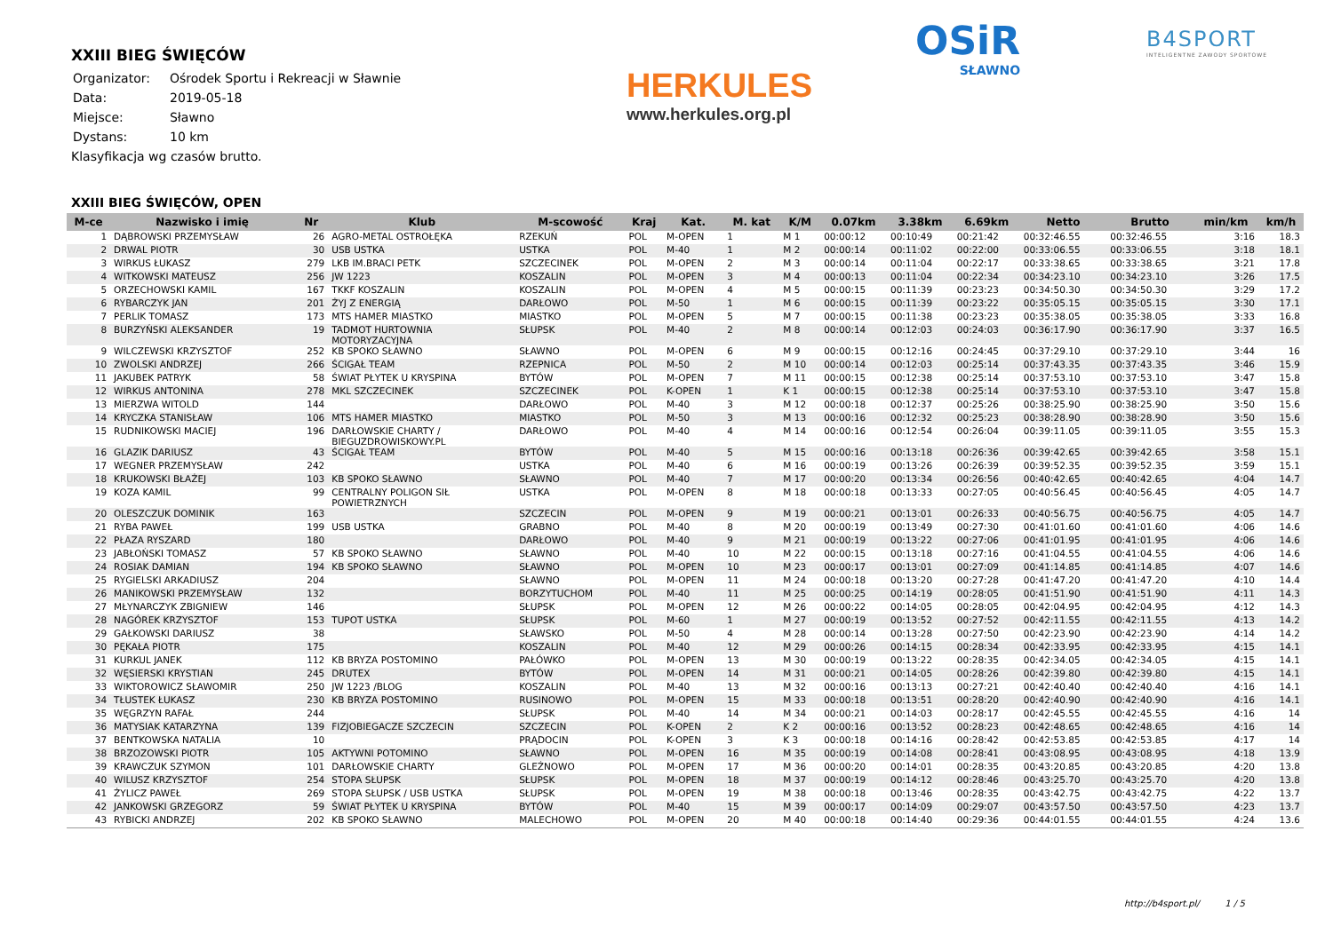XXIII BIEG ŚWIĘCÓW
| Organizator: | Ośrodek Sportu i Rekreacji w Sławnie |
| Data: | 2019-05-18 |
| Miejsce: | Sławno |
| Dystans: | 10 km |
Klasyfikacja wg czasów brutto.
HERKULES
www.herkules.org.pl
OSiR
SŁAWNO
B4SPORT
INTELIGENTNE ZAWODY SPORTOWE
XXIII BIEG ŚWIĘCÓW, OPEN
| M-ce | Nazwisko i imię | Nr | Klub | M-scowość | Kraj | Kat. | M. kat | K/M | 0.07km | 3.38km | 6.69km | Netto | Brutto | min/km | km/h |
| --- | --- | --- | --- | --- | --- | --- | --- | --- | --- | --- | --- | --- | --- | --- | --- |
| 1 | DĄBROWSKI PRZEMYSŁAW | 26 | AGRO-METAL OSTROŁĘKA | RZEKUŃ | POL | M-OPEN | 1 | M 1 | 00:00:12 | 00:10:49 | 00:21:42 | 00:32:46.55 | 00:32:46.55 | 3:16 | 18.3 |
| 2 | DRWAL PIOTR | 30 | USB USTKA | USTKA | POL | M-40 | 1 | M 2 | 00:00:14 | 00:11:02 | 00:22:00 | 00:33:06.55 | 00:33:06.55 | 3:18 | 18.1 |
| 3 | WIRKUS ŁUKASZ | 279 | LKB IM.BRACI PETK | SZCZECINEK | POL | M-OPEN | 2 | M 3 | 00:00:14 | 00:11:04 | 00:22:17 | 00:33:38.65 | 00:33:38.65 | 3:21 | 17.8 |
| 4 | WITKOWSKI MATEUSZ | 256 | JW 1223 | KOSZALIN | POL | M-OPEN | 3 | M 4 | 00:00:13 | 00:11:04 | 00:22:34 | 00:34:23.10 | 00:34:23.10 | 3:26 | 17.5 |
| 5 | ORZECHOWSKI KAMIL | 167 | TKKF KOSZALIN | KOSZALIN | POL | M-OPEN | 4 | M 5 | 00:00:15 | 00:11:39 | 00:23:23 | 00:34:50.30 | 00:34:50.30 | 3:29 | 17.2 |
| 6 | RYBARCZYK JAN | 201 | ŻYJ Z ENERGIĄ | DARŁOWO | POL | M-50 | 1 | M 6 | 00:00:15 | 00:11:39 | 00:23:22 | 00:35:05.15 | 00:35:05.15 | 3:30 | 17.1 |
| 7 | PERLIK TOMASZ | 173 | MTS HAMER MIASTKO | MIASTKO | POL | M-OPEN | 5 | M 7 | 00:00:15 | 00:11:38 | 00:23:23 | 00:35:38.05 | 00:35:38.05 | 3:33 | 16.8 |
| 8 | BURZYŃSKI ALEKSANDER | 19 | TADMOT HURTOWNIA MOTORYZACYJNA | SŁUPSK | POL | M-40 | 2 | M 8 | 00:00:14 | 00:12:03 | 00:24:03 | 00:36:17.90 | 00:36:17.90 | 3:37 | 16.5 |
| 9 | WILCZEWSKI KRZYSZTOF | 252 | KB SPOKO SŁAWNO | SŁAWNO | POL | M-OPEN | 6 | M 9 | 00:00:15 | 00:12:16 | 00:24:45 | 00:37:29.10 | 00:37:29.10 | 3:44 | 16 |
| 10 | ZWOLSKI ANDRZEJ | 266 | ŚCIGAŁ TEAM | RZEPNICA | POL | M-50 | 2 | M 10 | 00:00:14 | 00:12:03 | 00:25:14 | 00:37:43.35 | 00:37:43.35 | 3:46 | 15.9 |
| 11 | JAKUBEK PATRYK | 58 | ŚWIAT PŁYTEK U KRYSPINA | BYTÓW | POL | M-OPEN | 7 | M 11 | 00:00:15 | 00:12:38 | 00:25:14 | 00:37:53.10 | 00:37:53.10 | 3:47 | 15.8 |
| 12 | WIRKUS ANTONINA | 278 | MKL SZCZECINEK | SZCZECINEK | POL | K-OPEN | 1 | K 1 | 00:00:15 | 00:12:38 | 00:25:14 | 00:37:53.10 | 00:37:53.10 | 3:47 | 15.8 |
| 13 | MIERZWA WITOLD | 144 | | DARŁOWO | POL | M-40 | 3 | M 12 | 00:00:18 | 00:12:37 | 00:25:26 | 00:38:25.90 | 00:38:25.90 | 3:50 | 15.6 |
| 14 | KRYCZKA STANISŁAW | 106 | MTS HAMER MIASTKO | MIASTKO | POL | M-50 | 3 | M 13 | 00:00:16 | 00:12:32 | 00:25:23 | 00:38:28.90 | 00:38:28.90 | 3:50 | 15.6 |
| 15 | RUDNIKOWSKI MACIEJ | 196 | DARŁOWSKIE CHARTY / BIEGUZDROWISKOWY.PL | DARŁOWO | POL | M-40 | 4 | M 14 | 00:00:16 | 00:12:54 | 00:26:04 | 00:39:11.05 | 00:39:11.05 | 3:55 | 15.3 |
| 16 | GLAZIK DARIUSZ | 43 | ŚCIGAŁ TEAM | BYTÓW | POL | M-40 | 5 | M 15 | 00:00:16 | 00:13:18 | 00:26:36 | 00:39:42.65 | 00:39:42.65 | 3:58 | 15.1 |
| 17 | WEGNER PRZEMYSŁAW | 242 | | USTKA | POL | M-40 | 6 | M 16 | 00:00:19 | 00:13:26 | 00:26:39 | 00:39:52.35 | 00:39:52.35 | 3:59 | 15.1 |
| 18 | KRUKOWSKI BŁAŻEJ | 103 | KB SPOKO SŁAWNO | SŁAWNO | POL | M-40 | 7 | M 17 | 00:00:20 | 00:13:34 | 00:26:56 | 00:40:42.65 | 00:40:42.65 | 4:04 | 14.7 |
| 19 | KOZA KAMIL | 99 | CENTRALNY POLIGON SIŁ POWIETRZNYCH | USTKA | POL | M-OPEN | 8 | M 18 | 00:00:18 | 00:13:33 | 00:27:05 | 00:40:56.45 | 00:40:56.45 | 4:05 | 14.7 |
| 20 | OLESZCZUK DOMINIK | 163 | | SZCZECIN | POL | M-OPEN | 9 | M 19 | 00:00:21 | 00:13:01 | 00:26:33 | 00:40:56.75 | 00:40:56.75 | 4:05 | 14.7 |
| 21 | RYBA PAWEŁ | 199 | USB USTKA | GRABNO | POL | M-40 | 8 | M 20 | 00:00:19 | 00:13:49 | 00:27:30 | 00:41:01.60 | 00:41:01.60 | 4:06 | 14.6 |
| 22 | PŁAZA RYSZARD | 180 | | DARŁOWO | POL | M-40 | 9 | M 21 | 00:00:19 | 00:13:22 | 00:27:06 | 00:41:01.95 | 00:41:01.95 | 4:06 | 14.6 |
| 23 | JABŁOŃSKI TOMASZ | 57 | KB SPOKO SŁAWNO | SŁAWNO | POL | M-40 | 10 | M 22 | 00:00:15 | 00:13:18 | 00:27:16 | 00:41:04.55 | 00:41:04.55 | 4:06 | 14.6 |
| 24 | ROSIAK DAMIAN | 194 | KB SPOKO SŁAWNO | SŁAWNO | POL | M-OPEN | 10 | M 23 | 00:00:17 | 00:13:01 | 00:27:09 | 00:41:14.85 | 00:41:14.85 | 4:07 | 14.6 |
| 25 | RYGIELSKI ARKADIUSZ | 204 | | SŁAWNO | POL | M-OPEN | 11 | M 24 | 00:00:18 | 00:13:20 | 00:27:28 | 00:41:47.20 | 00:41:47.20 | 4:10 | 14.4 |
| 26 | MANIKOWSKI PRZEMYSŁAW | 132 | | BORZYTUCHOM | POL | M-40 | 11 | M 25 | 00:00:25 | 00:14:19 | 00:28:05 | 00:41:51.90 | 00:41:51.90 | 4:11 | 14.3 |
| 27 | MŁYNARCZYK ZBIGNIEW | 146 | | SŁUPSK | POL | M-OPEN | 12 | M 26 | 00:00:22 | 00:14:05 | 00:28:05 | 00:42:04.95 | 00:42:04.95 | 4:12 | 14.3 |
| 28 | NAGÓREK KRZYSZTOF | 153 | TUPOT USTKA | SŁUPSK | POL | M-60 | 1 | M 27 | 00:00:19 | 00:13:52 | 00:27:52 | 00:42:11.55 | 00:42:11.55 | 4:13 | 14.2 |
| 29 | GAŁKOWSKI DARIUSZ | 38 | | SŁAWSKO | POL | M-50 | 4 | M 28 | 00:00:14 | 00:13:28 | 00:27:50 | 00:42:23.90 | 00:42:23.90 | 4:14 | 14.2 |
| 30 | PĘKAŁA PIOTR | 175 | | KOSZALIN | POL | M-40 | 12 | M 29 | 00:00:26 | 00:14:15 | 00:28:34 | 00:42:33.95 | 00:42:33.95 | 4:15 | 14.1 |
| 31 | KURKUL JANEK | 112 | KB BRYZA POSTOMINO | PAŁÓWKO | POL | M-OPEN | 13 | M 30 | 00:00:19 | 00:13:22 | 00:28:35 | 00:42:34.05 | 00:42:34.05 | 4:15 | 14.1 |
| 32 | WĘSIERSKI KRYSTIAN | 245 | DRUTEX | BYTÓW | POL | M-OPEN | 14 | M 31 | 00:00:21 | 00:14:05 | 00:28:26 | 00:42:39.80 | 00:42:39.80 | 4:15 | 14.1 |
| 33 | WIKTOROWICZ SŁAWOMIR | 250 | JW 1223 /BLOG | KOSZALIN | POL | M-40 | 13 | M 32 | 00:00:16 | 00:13:13 | 00:27:21 | 00:42:40.40 | 00:42:40.40 | 4:16 | 14.1 |
| 34 | TŁUSTEK ŁUKASZ | 230 | KB BRYZA POSTOMINO | RUSINOWO | POL | M-OPEN | 15 | M 33 | 00:00:18 | 00:13:51 | 00:28:20 | 00:42:40.90 | 00:42:40.90 | 4:16 | 14.1 |
| 35 | WĘGRZYN RAFAŁ | 244 | | SŁUPSK | POL | M-40 | 14 | M 34 | 00:00:21 | 00:14:03 | 00:28:17 | 00:42:45.55 | 00:42:45.55 | 4:16 | 14 |
| 36 | MATYSIAK KATARZYNA | 139 | FIZJOBIEGACZE SZCZECIN | SZCZECIN | POL | K-OPEN | 2 | K 2 | 00:00:16 | 00:13:52 | 00:28:23 | 00:42:48.65 | 00:42:48.65 | 4:16 | 14 |
| 37 | BENTKOWSKA NATALIA | 10 | | PRĄDOCIN | POL | K-OPEN | 3 | K 3 | 00:00:18 | 00:14:16 | 00:28:42 | 00:42:53.85 | 00:42:53.85 | 4:17 | 14 |
| 38 | BRZOZOWSKI PIOTR | 105 | AKTYWNI POTOMINO | SŁAWNO | POL | M-OPEN | 16 | M 35 | 00:00:19 | 00:14:08 | 00:28:41 | 00:43:08.95 | 00:43:08.95 | 4:18 | 13.9 |
| 39 | KRAWCZUK SZYMON | 101 | DARŁOWSKIE CHARTY | GLEŹNOWO | POL | M-OPEN | 17 | M 36 | 00:00:20 | 00:14:01 | 00:28:35 | 00:43:20.85 | 00:43:20.85 | 4:20 | 13.8 |
| 40 | WILUSZ KRZYSZTOF | 254 | STOPA SŁUPSK | SŁUPSK | POL | M-OPEN | 18 | M 37 | 00:00:19 | 00:14:12 | 00:28:46 | 00:43:25.70 | 00:43:25.70 | 4:20 | 13.8 |
| 41 | ŻYLICZ PAWEŁ | 269 | STOPA SŁUPSK / USB USTKA | SŁUPSK | POL | M-OPEN | 19 | M 38 | 00:00:18 | 00:13:46 | 00:28:35 | 00:43:42.75 | 00:43:42.75 | 4:22 | 13.7 |
| 42 | JANKOWSKI GRZEGORZ | 59 | ŚWIAT PŁYTEK U KRYSPINA | BYTÓW | POL | M-40 | 15 | M 39 | 00:00:17 | 00:14:09 | 00:29:07 | 00:43:57.50 | 00:43:57.50 | 4:23 | 13.7 |
| 43 | RYBICKI ANDRZEJ | 202 | KB SPOKO SŁAWNO | MALECHOWO | POL | M-OPEN | 20 | M 40 | 00:00:18 | 00:14:40 | 00:29:36 | 00:44:01.55 | 00:44:01.55 | 4:24 | 13.6 |
http://b4sport.pl/ 1 / 5